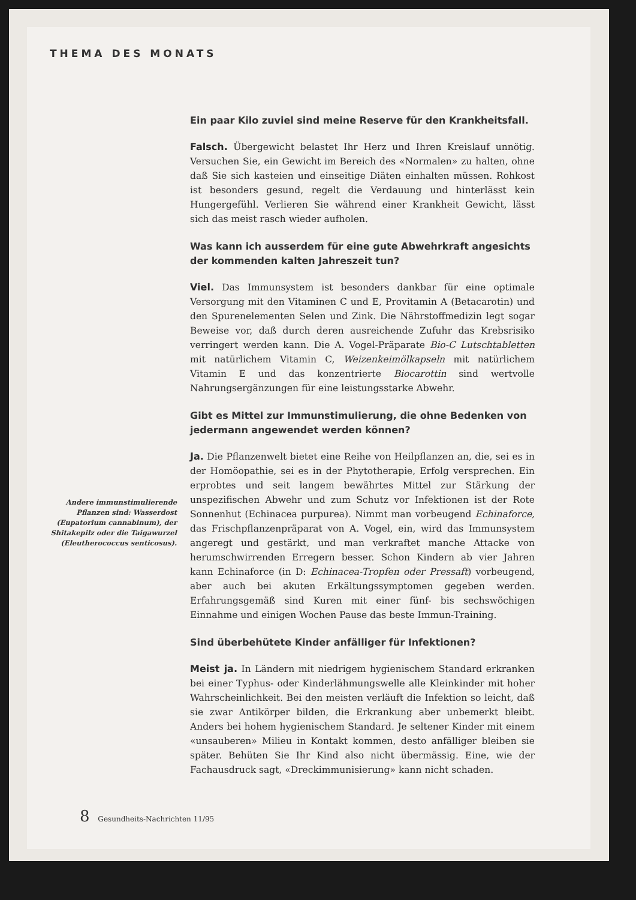THEMA DES MONATS
Andere immunstimulierende Pflanzen sind: Wasserdost (Eupatorium cannabinum), der Shitakepilz oder die Taigawurzel (Eleutherococcus senticosus).
Ein paar Kilo zuviel sind meine Reserve für den Krankheitsfall.
Falsch. Übergewicht belastet Ihr Herz und Ihren Kreislauf unnötig. Versuchen Sie, ein Gewicht im Bereich des «Normalen» zu halten, ohne daß Sie sich kasteien und einseitige Diäten einhalten müssen. Rohkost ist besonders gesund, regelt die Verdauung und hinterlässt kein Hungergefühl. Verlieren Sie während einer Krankheit Gewicht, lässt sich das meist rasch wieder aufholen.
Was kann ich ausserdem für eine gute Abwehrkraft angesichts der kommenden kalten Jahreszeit tun?
Viel. Das Immunsystem ist besonders dankbar für eine optimale Versorgung mit den Vitaminen C und E, Provitamin A (Betacarotin) und den Spurenelementen Selen und Zink. Die Nährstoffmedizin legt sogar Beweise vor, daß durch deren ausreichende Zufuhr das Krebsrisiko verringert werden kann. Die A. Vogel-Präparate Bio-C Lutschtabletten mit natürlichem Vitamin C, Weizenkeimölkapseln mit natürlichem Vitamin E und das konzentrierte Biocarottin sind wertvolle Nahrungsergänzungen für eine leistungsstarke Abwehr.
Gibt es Mittel zur Immunstimulierung, die ohne Bedenken von jedermann angewendet werden können?
Ja. Die Pflanzenwelt bietet eine Reihe von Heilpflanzen an, die, sei es in der Homöopathie, sei es in der Phytotherapie, Erfolg versprechen. Ein erprobtes und seit langem bewährtes Mittel zur Stärkung der unspezifischen Abwehr und zum Schutz vor Infektionen ist der Rote Sonnenhut (Echinacea purpurea). Nimmt man vorbeugend Echinaforce, das Frischpflanzenpräparat von A. Vogel, ein, wird das Immunsystem angeregt und gestärkt, und man verkraftet manche Attacke von herumschwirrenden Erregern besser. Schon Kindern ab vier Jahren kann Echinaforce (in D: Echinacea-Tropfen oder Pressaft) vorbeugend, aber auch bei akuten Erkältungssymptomen gegeben werden. Erfahrungsgemäß sind Kuren mit einer fünf- bis sechswöchigen Einnahme und einigen Wochen Pause das beste Immun-Training.
Sind überbehütete Kinder anfälliger für Infektionen?
Meist ja. In Ländern mit niedrigem hygienischem Standard erkranken bei einer Typhus- oder Kinderlähmungswelle alle Kleinkinder mit hoher Wahrscheinlichkeit. Bei den meisten verläuft die Infektion so leicht, daß sie zwar Antikörper bilden, die Erkrankung aber unbemerkt bleibt. Anders bei hohem hygienischem Standard. Je seltener Kinder mit einem «unsauberen» Milieu in Kontakt kommen, desto anfälliger bleiben sie später. Behüten Sie Ihr Kind also nicht übermässig. Eine, wie der Fachausdruck sagt, «Dreckimmunisierung» kann nicht schaden.
8 Gesundheits-Nachrichten 11/95